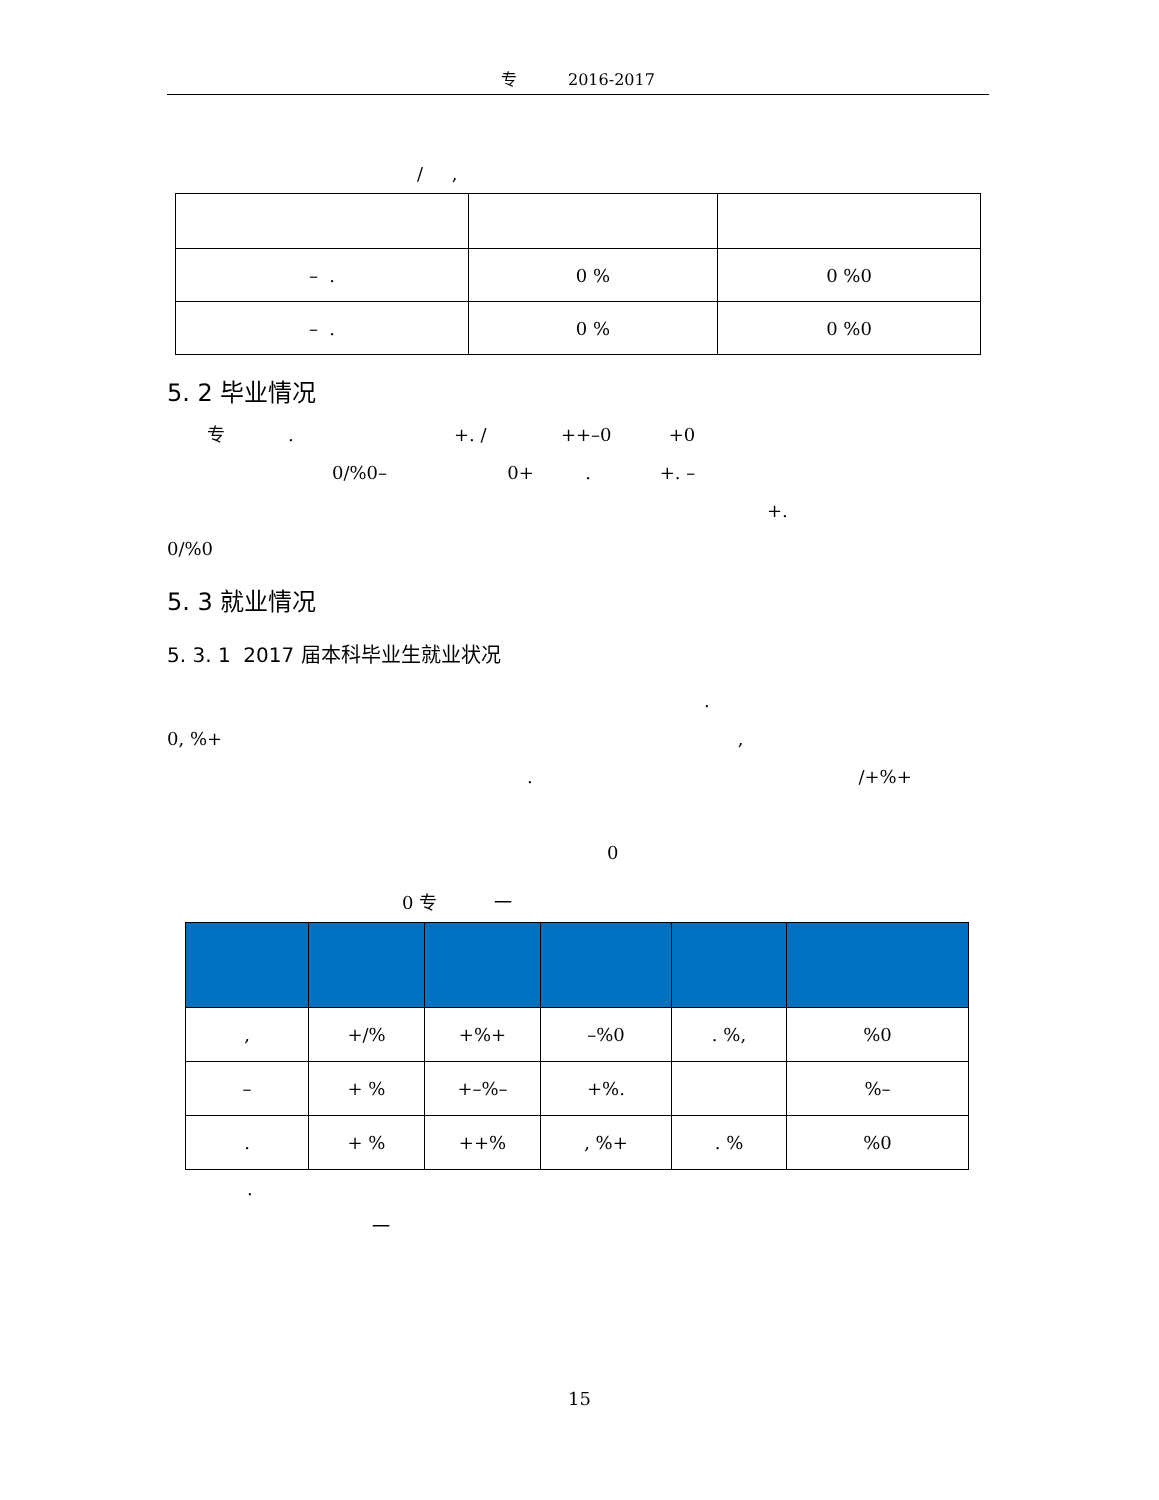专 2016-2017
/ ,
| – . | 0 % | 0 %0 |
| – . | 0 % | 0 %0 |
5. 2 毕业情况
专 . +. / ++–0 +0
0/%0– 0+ . +. –
+.
0/%0
5. 3 就业情况
5. 3. 1 2017 届本科毕业生就业状况
.
0, %+ ,
. /+%+
0
0 专 一
| , | +/% | +%+ | –%0 | . %, | %0 |
| – | + % | +–%– | +%. | | %– |
| . | + % | ++% | , %+ | . % | %0 |
.
一
15